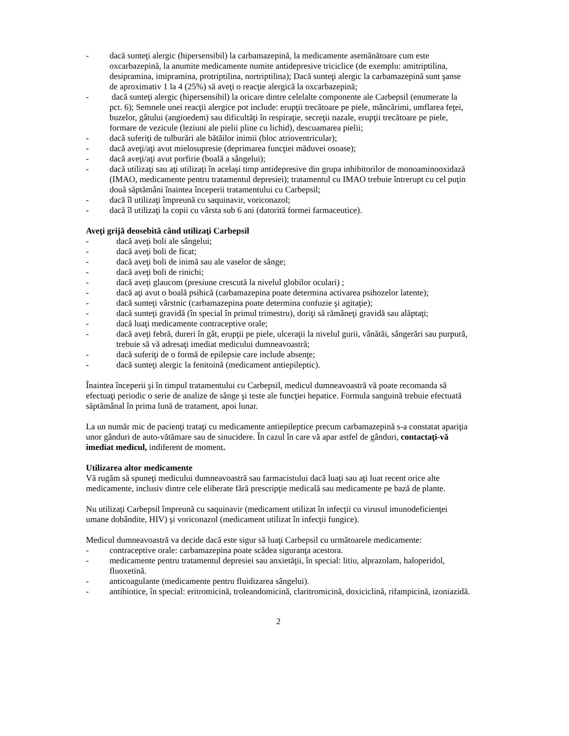- dacă sunteţi alergic (hipersensibil) la carbamazepină, la medicamente asemănătoare cum este oxcarbazepină, la anumite medicamente numite antidepresive triciclice (de exemplu: amitriptilina, desipramina, imipramina, protriptilina, nortriptilina); Dacă sunteţi alergic la carbamazepină sunt şanse de aproximativ 1 la 4 (25%) să aveţi o reacţie alergică la oxcarbazepină;
- dacă sunteţi alergic (hipersensibil) la oricare dintre celelalte componente ale Carbepsil (enumerate la pct. 6); Semnele unei reacţii alergice pot include: erupţii trecătoare pe piele, mâncărimi, umflarea feţei, buzelor, gâtului (angioedem) sau dificultăţi în respiraţie, secreţii nazale, erupţii trecătoare pe piele, formare de vezicule (leziuni ale pielii pline cu lichid), descuamarea pielii;
- dacă suferiţi de tulburări ale bătăilor inimii (bloc atrioventricular);
- dacă aveţi/aţi avut mielosupresie (deprimarea funcţiei măduvei osoase);
- dacă aveţi/aţi avut porfirie (boală a sângelui);
- dacă utilizaţi sau aţi utilizaţi în acelaşi timp antidepresive din grupa inhibitorilor de monoaminooxidază (IMAO, medicamente pentru tratamentul depresiei); tratamentul cu IMAO trebuie întrerupt cu cel puţin două săptămâni înaintea începerii tratamentului cu Carbepsil;
- dacă îl utilizaţi împreună cu saquinavir, voriconazol;
- dacă îl utilizaţi la copii cu vârsta sub 6 ani (datorită formei farmaceutice).
Aveţi grijă deosebită când utilizaţi Carbepsil
- dacă aveţi boli ale sângelui;
- dacă aveţi boli de ficat;
- dacă aveţi boli de inimă sau ale vaselor de sânge;
- dacă aveţi boli de rinichi;
- dacă aveţi glaucom (presiune crescută la nivelul globilor oculari) ;
- dacă aţi avut o boală psihică (carbamazepina poate determina activarea psihozelor latente);
- dacă sunteţi vârstnic (carbamazepina poate determina confuzie şi agitaţie);
- dacă sunteţi gravidă (în special în primul trimestru), doriţi să rămâneţi gravidă sau alăptaţi;
- dacă luaţi medicamente contraceptive orale;
- dacă aveţi febră, dureri în gât, erupţii pe piele, ulceraţii la nivelul gurii, vânătăi, sângerări sau purpură, trebuie să vă adresaţi imediat medicului dumneavoastră;
- dacă suferiţi de o formă de epilepsie care include absenţe;
- dacă sunteţi alergic la fenitoină (medicament antiepileptic).
Înaintea începerii şi în timpul tratamentului cu Carbepsil, medicul dumneavoastră vă poate recomanda să efectuaţi periodic o serie de analize de sânge şi teste ale funcţiei hepatice. Formula sanguină trebuie efectuată săptămânal în prima lună de tratament, apoi lunar.
La un număr mic de pacienţi trataţi cu medicamente antiepileptice precum carbamazepină s-a constatat apariţia unor gânduri de auto-vătămare sau de sinucidere. În cazul în care vă apar astfel de gânduri, contactaţi-vă imediat medicul, indiferent de moment.
Utilizarea altor medicamente
Vă rugăm să spuneţi medicului dumneavoastră sau farmacistului dacă luaţi sau aţi luat recent orice alte medicamente, inclusiv dintre cele eliberate fără prescripţie medicală sau medicamente pe bază de plante.
Nu utilizaţi Carbepsil împreună cu saquinavir (medicament utilizat în infecţii cu virusul imunodeficienţei umane dobândite, HIV) şi voriconazol (medicament utilizat în infecţii fungice).
Medicul dumneavoastră va decide dacă este sigur să luaţi Carbepsil cu următoarele medicamente:
- contraceptive orale: carbamazepina poate scădea siguranţa acestora.
- medicamente pentru tratamentul depresiei sau anxietăţii, în special: litiu, alprazolam, haloperidol, fluoxetină.
- anticoagulante (medicamente pentru fluidizarea sângelui).
- antibiotice, în special: eritromicină, troleandomicină, claritromicină, doxiciclină, rifampicină, izoniazidă.
2